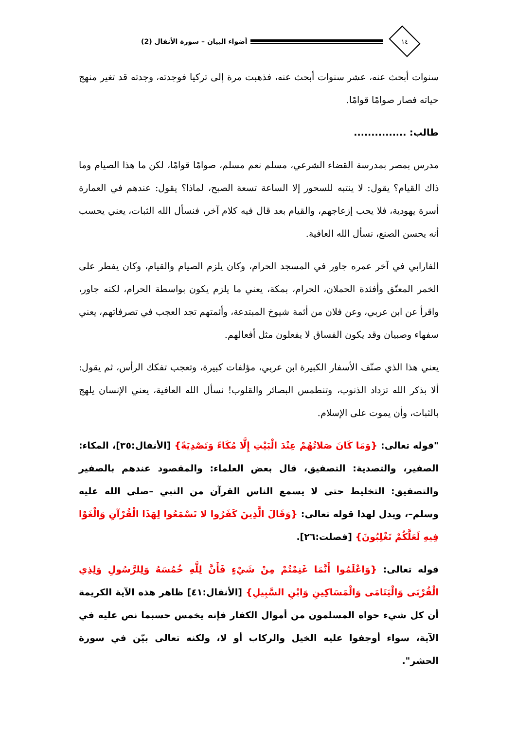١٤
أضواء البيان – سورة الأنفال (2)
سنوات أبحث عنه، عشر سنوات أبحث عنه، فذهبت مرة إلى تركيا فوجدته، وجدته قد تغير منهج حياته فصار صوامًا قوامًا.
طالب: ...............
مدرس بمصر بمدرسة القضاء الشرعي، مسلم نعم مسلم، صوامًا قوامًا، لكن ما هذا الصيام وما ذاك القيام؟ يقول: لا ينتبه للسحور إلا الساعة تسعة الصبح، لماذا؟ يقول: عندهم في العمارة أسرة يهودية، فلا يحب إزعاجهم، والقيام بعد قال فيه كلام آخر، فنسأل الله الثبات، يعني يحسب أنه يحسن الصنع، نسأل الله العافية.
الفارابي في آخر عمره جاور في المسجد الحرام، وكان يلزم الصيام والقيام، وكان يفطر على الخمر المعتّق وأفئدة الحملان، الحرام، بمكة، يعني ما يلزم يكون بواسطة الحرام، لكنه جاور، واقرأ عن ابن عربي، وعن فلان من أئمة شيوخ المبتدعة، وأئمتهم تجد العجب في تصرفاتهم، يعني سفهاء وصبيان وقد يكون الفساق لا يفعلون مثل أفعالهم.
يعني هذا الذي صنّف الأسفار الكبيرة ابن عربي، مؤلفات كبيرة، وتعجب تفكك الرأس، ثم يقول: ألا بذكر الله تزداد الذنوب، وتنطمس البصائر والقلوب! نسأل الله العافية، يعني الإنسان يلهج بالثبات، وأن يموت على الإسلام.
"قوله تعالى: {وَمَا كَانَ صَلاتُهُمْ عِنْدَ الْبَيْتِ إِلَّا مُكَاءً وَتَصْدِيَةً} [الأنفال:٣٥]، المكاء: الصفير، والتصدية: التصفيق، قال بعض العلماء: والمقصود عندهم بالصفير والتصفيق: التخليط حتى لا يسمع الناس القرآن من النبي –صلى الله عليه وسلم–، ويدل لهذا قوله تعالى: {وَقَالَ الَّذِينَ كَفَرُوا لا تَسْمَعُوا لِهَذَا الْقُرْآنِ وَالْغَوْا فِيهِ لَعَلَّكُمْ تَغْلِبُونَ} [فصلت:٢٦].
قوله تعالى: {وَاعْلَمُوا أَنَّمَا غَنِمْتُمْ مِنْ شَيْءٍ فَأَنَّ لِلَّهِ خُمُسَهُ وَلِلرَّسُولِ وَلِذِي الْقُرْبَى وَالْيَتَامَى وَالْمَسَاكِينِ وَابْنِ السَّبِيلِ} [الأنفال:٤١] ظاهر هذه الآية الكريمة أن كل شيء حواه المسلمون من أموال الكفار فإنه يخمس حسبما نص عليه في الآية، سواء أوجفوا عليه الخيل والركاب أو لا، ولكنه تعالى بيّن في سورة الحشر".